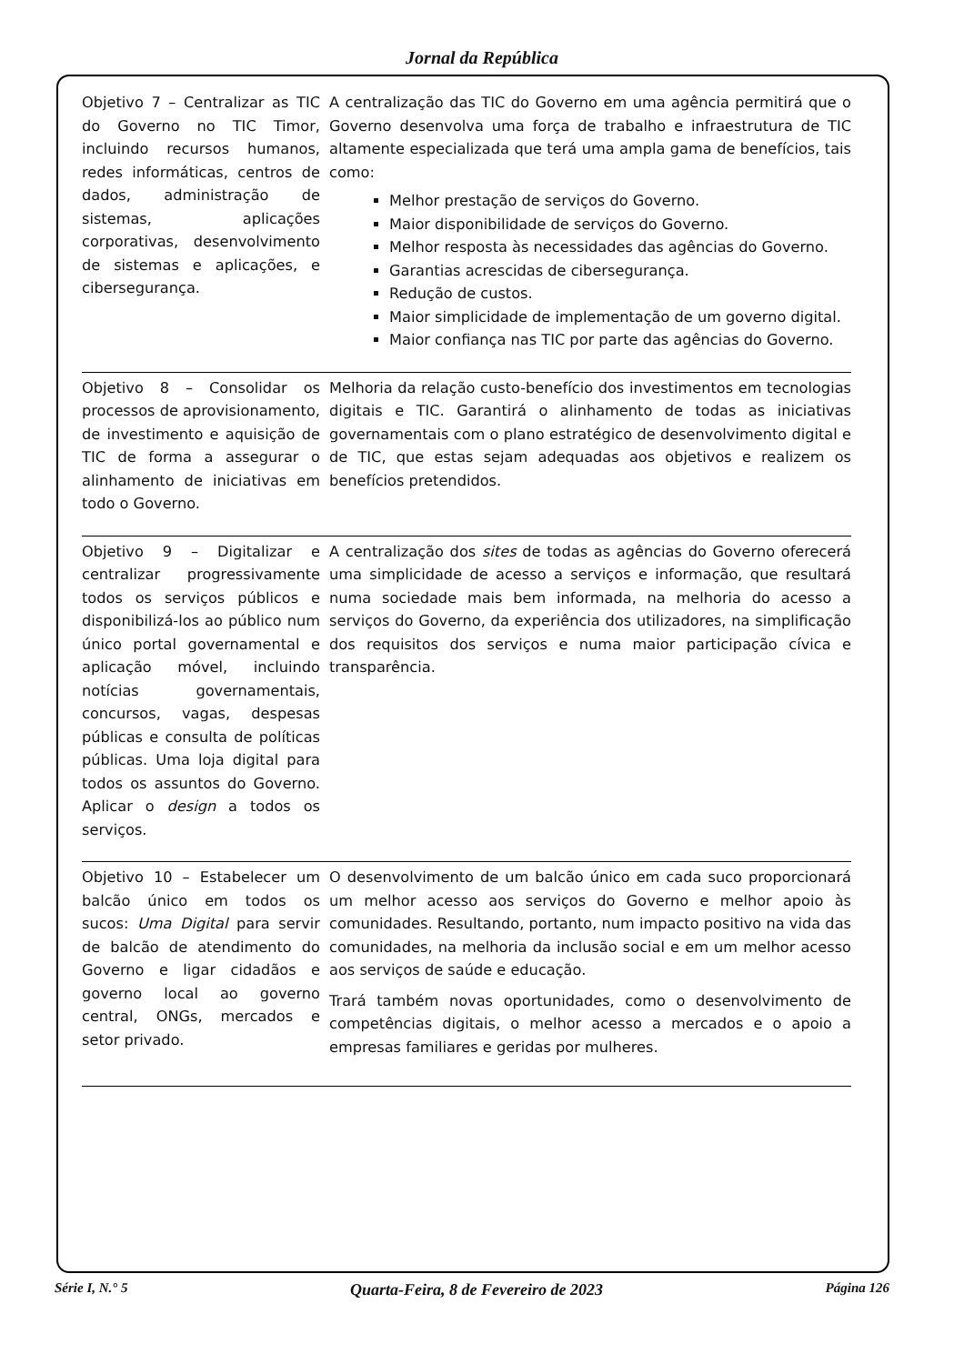Jornal da República
| Objetivo 7 – Centralizar as TIC do Governo no TIC Timor, incluindo recursos humanos, redes informáticas, centros de dados, administração de sistemas, aplicações corporativas, desenvolvimento de sistemas e aplicações, e cibersegurança. | A centralização das TIC do Governo em uma agência permitirá que o Governo desenvolva uma força de trabalho e infraestrutura de TIC altamente especializada que terá uma ampla gama de benefícios, tais como: Melhor prestação de serviços do Governo. Maior disponibilidade de serviços do Governo. Melhor resposta às necessidades das agências do Governo. Garantias acrescidas de cibersegurança. Redução de custos. Maior simplicidade de implementação de um governo digital. Maior confiança nas TIC por parte das agências do Governo. |
| Objetivo 8 – Consolidar os processos de aprovisionamento, de investimento e aquisição de TIC de forma a assegurar o alinhamento de iniciativas em todo o Governo. | Melhoria da relação custo-benefício dos investimentos em tecnologias digitais e TIC. Garantirá o alinhamento de todas as iniciativas governamentais com o plano estratégico de desenvolvimento digital e de TIC, que estas sejam adequadas aos objetivos e realizem os benefícios pretendidos. |
| Objetivo 9 – Digitalizar e centralizar progressivamente todos os serviços públicos e disponibilizá-los ao público num único portal governamental e aplicação móvel, incluindo notícias governamentais, concursos, vagas, despesas públicas e consulta de políticas públicas. Uma loja digital para todos os assuntos do Governo. Aplicar o design a todos os serviços. | A centralização dos sites de todas as agências do Governo oferecerá uma simplicidade de acesso a serviços e informação, que resultará numa sociedade mais bem informada, na melhoria do acesso a serviços do Governo, da experiência dos utilizadores, na simplificação dos requisitos dos serviços e numa maior participação cívica e transparência. |
| Objetivo 10 – Estabelecer um balcão único em todos os sucos: Uma Digital para servir de balcão de atendimento do Governo e ligar cidadãos e governo local ao governo central, ONGs, mercados e setor privado. | O desenvolvimento de um balcão único em cada suco proporcionará um melhor acesso aos serviços do Governo e melhor apoio às comunidades. Resultando, portanto, num impacto positivo na vida das comunidades, na melhoria da inclusão social e em um melhor acesso aos serviços de saúde e educação. Trará também novas oportunidades, como o desenvolvimento de competências digitais, o melhor acesso a mercados e o apoio a empresas familiares e geridas por mulheres. |
Série I, N.° 5 Quarta-Feira, 8 de Fevereiro de 2023 Página 126